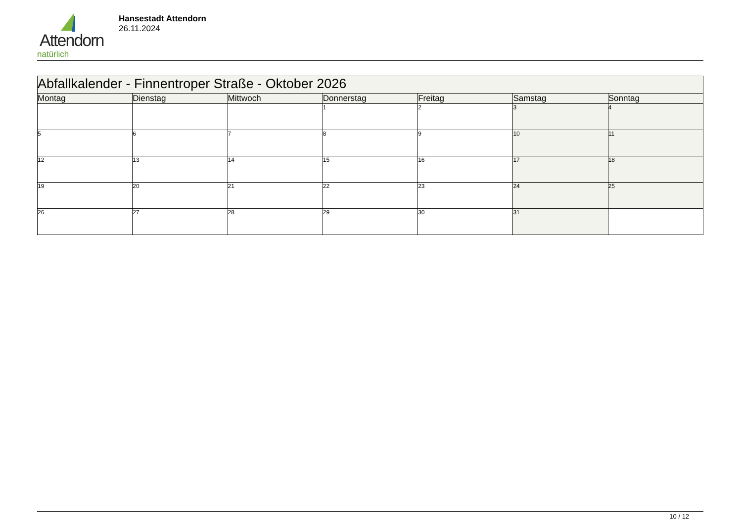Attendorn
natürlich
Hansestadt Attendorn
26.11.2024
| Abfallkalender - Finnentroper Straße - Oktober 2026 | | | | | | |
| --- | --- | --- | --- | --- | --- | --- |
| Montag | Dienstag | Mittwoch | Donnerstag | Freitag | Samstag | Sonntag |
| | | | 1 | 2 | 3 | 4 |
| 5 | 6 | 7 | 8 | 9 | 10 | 11 |
| 12 | 13 | 14 | 15 | 16 | 17 | 18 |
| 19 | 20 | 21 | 22 | 23 | 24 | 25 |
| 26 | 27 | 28 | 29 | 30 | 31 | |
10 / 12